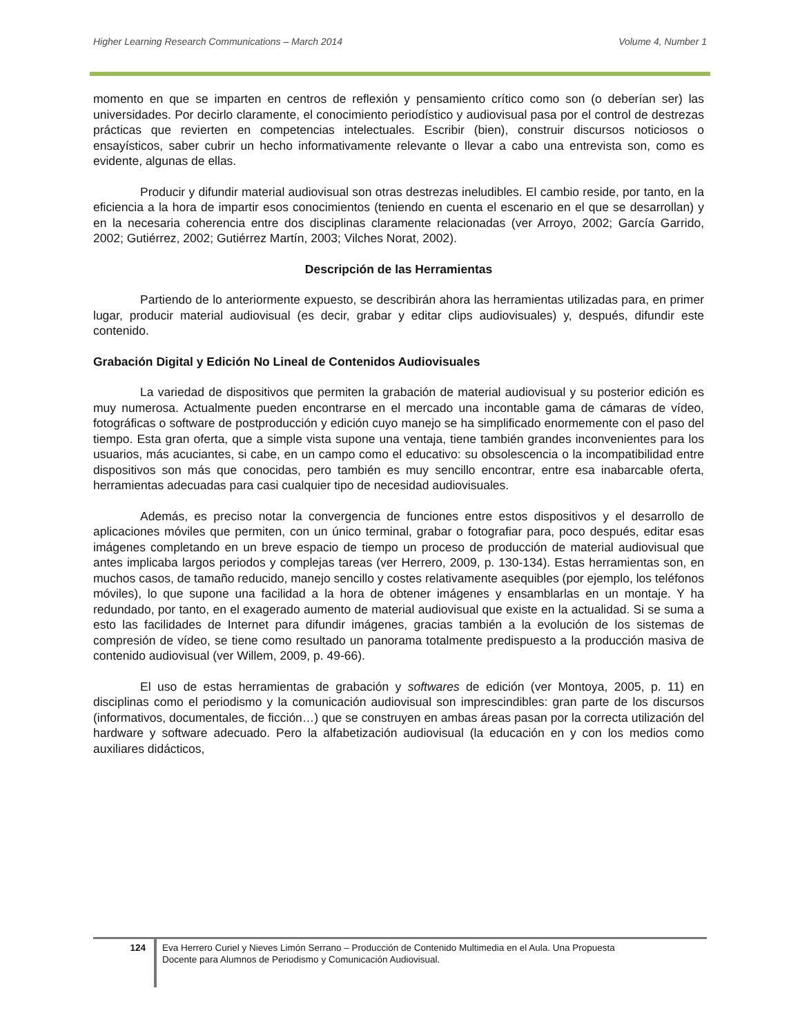Higher Learning Research Communications – March 2014 Volume 4, Number 1
momento en que se imparten en centros de reflexión y pensamiento crítico como son (o deberían ser) las universidades. Por decirlo claramente, el conocimiento periodístico y audiovisual pasa por el control de destrezas prácticas que revierten en competencias intelectuales. Escribir (bien), construir discursos noticiosos o ensayísticos, saber cubrir un hecho informativamente relevante o llevar a cabo una entrevista son, como es evidente, algunas de ellas.
Producir y difundir material audiovisual son otras destrezas ineludibles. El cambio reside, por tanto, en la eficiencia a la hora de impartir esos conocimientos (teniendo en cuenta el escenario en el que se desarrollan) y en la necesaria coherencia entre dos disciplinas claramente relacionadas (ver Arroyo, 2002; García Garrido, 2002; Gutiérrez, 2002; Gutiérrez Martín, 2003; Vilches Norat, 2002).
Descripción de las Herramientas
Partiendo de lo anteriormente expuesto, se describirán ahora las herramientas utilizadas para, en primer lugar, producir material audiovisual (es decir, grabar y editar clips audiovisuales) y, después, difundir este contenido.
Grabación Digital y Edición No Lineal de Contenidos Audiovisuales
La variedad de dispositivos que permiten la grabación de material audiovisual y su posterior edición es muy numerosa. Actualmente pueden encontrarse en el mercado una incontable gama de cámaras de vídeo, fotográficas o software de postproducción y edición cuyo manejo se ha simplificado enormemente con el paso del tiempo. Esta gran oferta, que a simple vista supone una ventaja, tiene también grandes inconvenientes para los usuarios, más acuciantes, si cabe, en un campo como el educativo: su obsolescencia o la incompatibilidad entre dispositivos son más que conocidas, pero también es muy sencillo encontrar, entre esa inabarcable oferta, herramientas adecuadas para casi cualquier tipo de necesidad audiovisuales.
Además, es preciso notar la convergencia de funciones entre estos dispositivos y el desarrollo de aplicaciones móviles que permiten, con un único terminal, grabar o fotografiar para, poco después, editar esas imágenes completando en un breve espacio de tiempo un proceso de producción de material audiovisual que antes implicaba largos periodos y complejas tareas (ver Herrero, 2009, p. 130-134). Estas herramientas son, en muchos casos, de tamaño reducido, manejo sencillo y costes relativamente asequibles (por ejemplo, los teléfonos móviles), lo que supone una facilidad a la hora de obtener imágenes y ensamblarlas en un montaje. Y ha redundado, por tanto, en el exagerado aumento de material audiovisual que existe en la actualidad. Si se suma a esto las facilidades de Internet para difundir imágenes, gracias también a la evolución de los sistemas de compresión de vídeo, se tiene como resultado un panorama totalmente predispuesto a la producción masiva de contenido audiovisual (ver Willem, 2009, p. 49-66).
El uso de estas herramientas de grabación y softwares de edición (ver Montoya, 2005, p. 11) en disciplinas como el periodismo y la comunicación audiovisual son imprescindibles: gran parte de los discursos (informativos, documentales, de ficción…) que se construyen en ambas áreas pasan por la correcta utilización del hardware y software adecuado. Pero la alfabetización audiovisual (la educación en y con los medios como auxiliares didácticos,
124
Eva Herrero Curiel y Nieves Limón Serrano – Producción de Contenido Multimedia en el Aula. Una Propuesta
Docente para Alumnos de Periodismo y Comunicación Audiovisual.